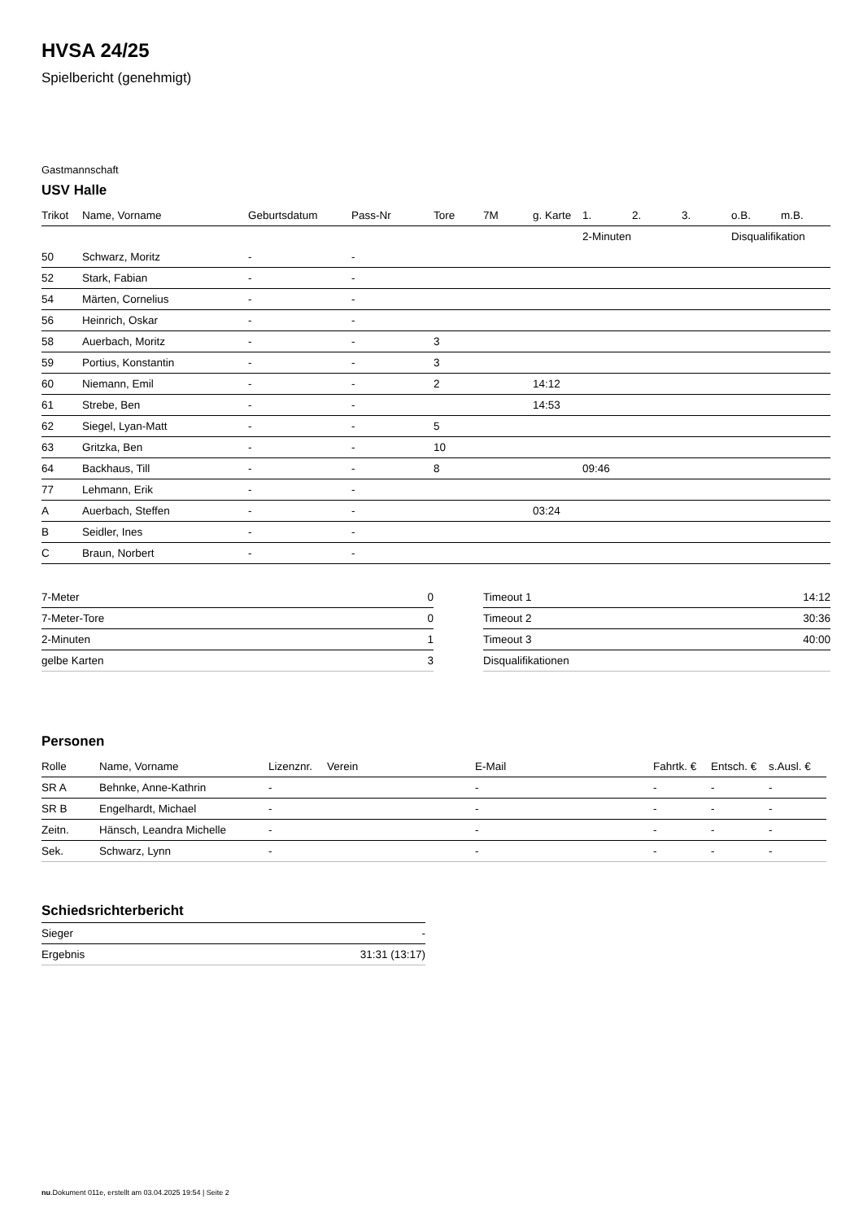HVSA 24/25
Spielbericht (genehmigt)
Gastmannschaft
USV Halle
| | | | | | | | 2-Minuten | | | Disqualifikation | |
| --- | --- | --- | --- | --- | --- | --- | --- | --- | --- | --- | --- |
| Trikot | Name, Vorname | Geburtsdatum | Pass-Nr | Tore | 7M | g. Karte | 1. | 2. | 3. | o.B. | m.B. |
| 50 | Schwarz, Moritz | - | - | | | | | | | | |
| 52 | Stark, Fabian | - | - | | | | | | | | |
| 54 | Märten, Cornelius | - | - | | | | | | | | |
| 56 | Heinrich, Oskar | - | - | | | | | | | | |
| 58 | Auerbach, Moritz | - | - | 3 | | | | | | | |
| 59 | Portius, Konstantin | - | - | 3 | | | | | | | |
| 60 | Niemann, Emil | - | - | 2 | | 14:12 | | | | | |
| 61 | Strebe, Ben | - | - | | | 14:53 | | | | | |
| 62 | Siegel, Lyan-Matt | - | - | 5 | | | | | | | |
| 63 | Gritzka, Ben | - | - | 10 | | | | | | | |
| 64 | Backhaus, Till | - | - | 8 | | | 09:46 | | | | |
| 77 | Lehmann, Erik | - | - | | | | | | | | |
| A | Auerbach, Steffen | - | - | | | 03:24 | | | | | |
| B | Seidler, Ines | - | - | | | | | | | | |
| C | Braun, Norbert | - | - | | | | | | | | |
| 7-Meter | 0 |
| 7-Meter-Tore | 0 |
| 2-Minuten | 1 |
| gelbe Karten | 3 |
| Timeout 1 | 14:12 |
| Timeout 2 | 30:36 |
| Timeout 3 | 40:00 |
| Disqualifikationen | |
Personen
| Rolle | Name, Vorname | Lizenznr. | Verein | E-Mail | Fahrtk. € | Entsch. € | s.Ausl. € |
| --- | --- | --- | --- | --- | --- | --- | --- |
| SR A | Behnke, Anne-Kathrin | - | | - | - | - | - |
| SR B | Engelhardt, Michael | - | | - | - | - | - |
| Zeitn. | Hänsch, Leandra Michelle | - | | - | - | - | - |
| Sek. | Schwarz, Lynn | - | | - | - | - | - |
Schiedsrichterbericht
| Sieger | - |
| Ergebnis | 31:31 (13:17) |
nu.Dokument 011e, erstellt am 03.04.2025 19:54 | Seite 2